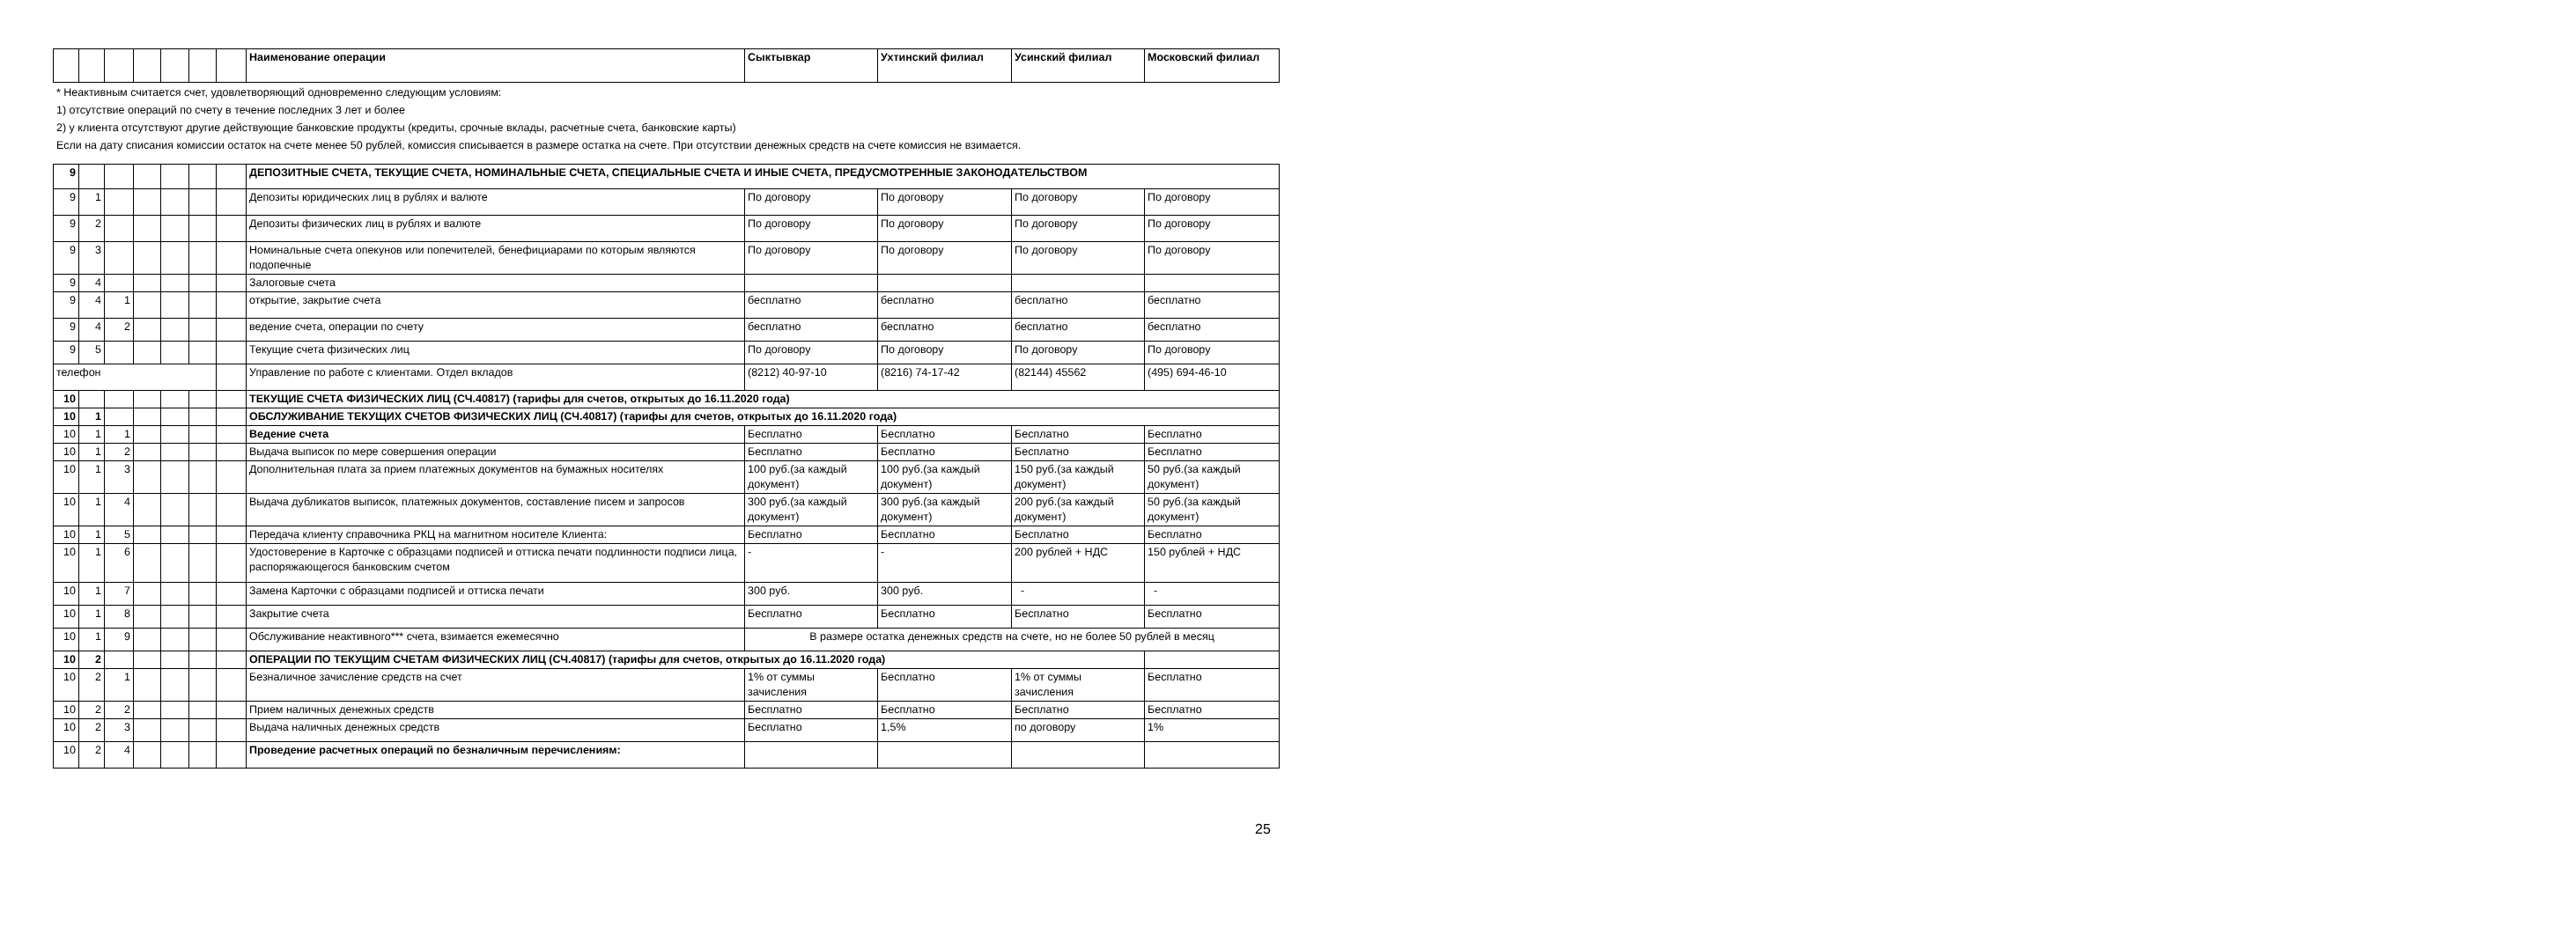| | | | | | | | Наименование операции | Сыктывкар | Ухтинский филиал | Усинский филиал | Московский филиал |
* Неактивным считается счет, удовлетворяющий одновременно следующим условиям:
1) отсутствие операций по счету в течение последних 3 лет и более
2) у клиента отсутствуют другие действующие банковские продукты (кредиты, срочные вклады, расчетные счета, банковские карты)
Если на дату списания комиссии остаток на счете менее 50 рублей, комиссия списывается в размере остатка на счете. При отсутствии денежных средств на счете комиссия не взимается.
| 9 | | | | | | | ДЕПОЗИТНЫЕ СЧЕТА, ТЕКУЩИЕ СЧЕТА, НОМИНАЛЬНЫЕ СЧЕТА, СПЕЦИАЛЬНЫЕ СЧЕТА И ИНЫЕ СЧЕТА, ПРЕДУСМОТРЕННЫЕ ЗАКОНОДАТЕЛЬСТВОМ | | | | |
| 9 | 1 | | | | | | Депозиты юридических лиц в рублях и валюте | По договору | По договору | По договору | По договору |
| 9 | 2 | | | | | | Депозиты физических лиц в рублях и валюте | По договору | По договору | По договору | По договору |
| 9 | 3 | | | | | | Номинальные счета опекунов или попечителей, бенефициарами по которым являются подопечные | По договору | По договору | По договору | По договору |
| 9 | 4 | | | | | | Залоговые счета | | | | |
| 9 | 4 | 1 | | | | | открытие, закрытие счета | бесплатно | бесплатно | бесплатно | бесплатно |
| 9 | 4 | 2 | | | | | ведение счета, операции по счету | бесплатно | бесплатно | бесплатно | бесплатно |
| 9 | 5 | | | | | | Текущие счета физических лиц | По договору | По договору | По договору | По договору |
| телефон | | | | | | | Управление по работе с клиентами. Отдел вкладов | (8212) 40-97-10 | (8216) 74-17-42 | (82144) 45562 | (495) 694-46-10 |
| 10 | | | | | | | ТЕКУЩИЕ СЧЕТА ФИЗИЧЕСКИХ ЛИЦ (СЧ.40817) (тарифы для счетов, открытых до 16.11.2020 года) | | | | |
| 10 | 1 | | | | | | ОБСЛУЖИВАНИЕ ТЕКУЩИХ СЧЕТОВ ФИЗИЧЕСКИХ ЛИЦ (СЧ.40817) (тарифы для счетов, открытых до 16.11.2020 года) | | | | |
| 10 | 1 | 1 | | | | | Ведение счета | Бесплатно | Бесплатно | Бесплатно | Бесплатно |
| 10 | 1 | 2 | | | | | Выдача выписок по мере совершения операции | Бесплатно | Бесплатно | Бесплатно | Бесплатно |
| 10 | 1 | 3 | | | | | Дополнительная плата за прием платежных документов на бумажных носителях | 100 руб.(за каждый документ) | 100 руб.(за каждый документ) | 150 руб.(за каждый документ) | 50 руб.(за каждый документ) |
| 10 | 1 | 4 | | | | | Выдача дубликатов выписок, платежных документов, составление писем и запросов | 300 руб.(за каждый документ) | 300 руб.(за каждый документ) | 200 руб.(за каждый документ) | 50 руб.(за каждый документ) |
| 10 | 1 | 5 | | | | | Передача клиенту справочника РКЦ на магнитном носителе Клиента: | Бесплатно | Бесплатно | Бесплатно | Бесплатно |
| 10 | 1 | 6 | | | | | Удостоверение в Карточке с образцами подписей и оттиска печати подлинности подписи лица, распоряжающегося банковским счетом | - | - | 200 рублей + НДС | 150 рублей + НДС |
| 10 | 1 | 7 | | | | | Замена Карточки с образцами подписей и оттиска печати | 300 руб. | 300 руб. | - | - |
| 10 | 1 | 8 | | | | | Закрытие счета | Бесплатно | Бесплатно | Бесплатно | Бесплатно |
| 10 | 1 | 9 | | | | | Обслуживание неактивного*** счета, взимается ежемесячно | В размере остатка денежных средств на счете, но не более 50 рублей в месяц | | | |
| 10 | 2 | | | | | | ОПЕРАЦИИ ПО ТЕКУЩИМ СЧЕТАМ ФИЗИЧЕСКИХ ЛИЦ (СЧ.40817) (тарифы для счетов, открытых до 16.11.2020 года) | | | | |
| 10 | 2 | 1 | | | | | Безналичное зачисление средств на счет | 1% от суммы зачисления | Бесплатно | 1% от суммы зачисления | Бесплатно |
| 10 | 2 | 2 | | | | | Прием наличных денежных средств | Бесплатно | Бесплатно | Бесплатно | Бесплатно |
| 10 | 2 | 3 | | | | | Выдача наличных денежных средств | Бесплатно | 1,5% | по договору | 1% |
| 10 | 2 | 4 | | | | | Проведение расчетных операций по безналичным перечислениям: | | | | |
25